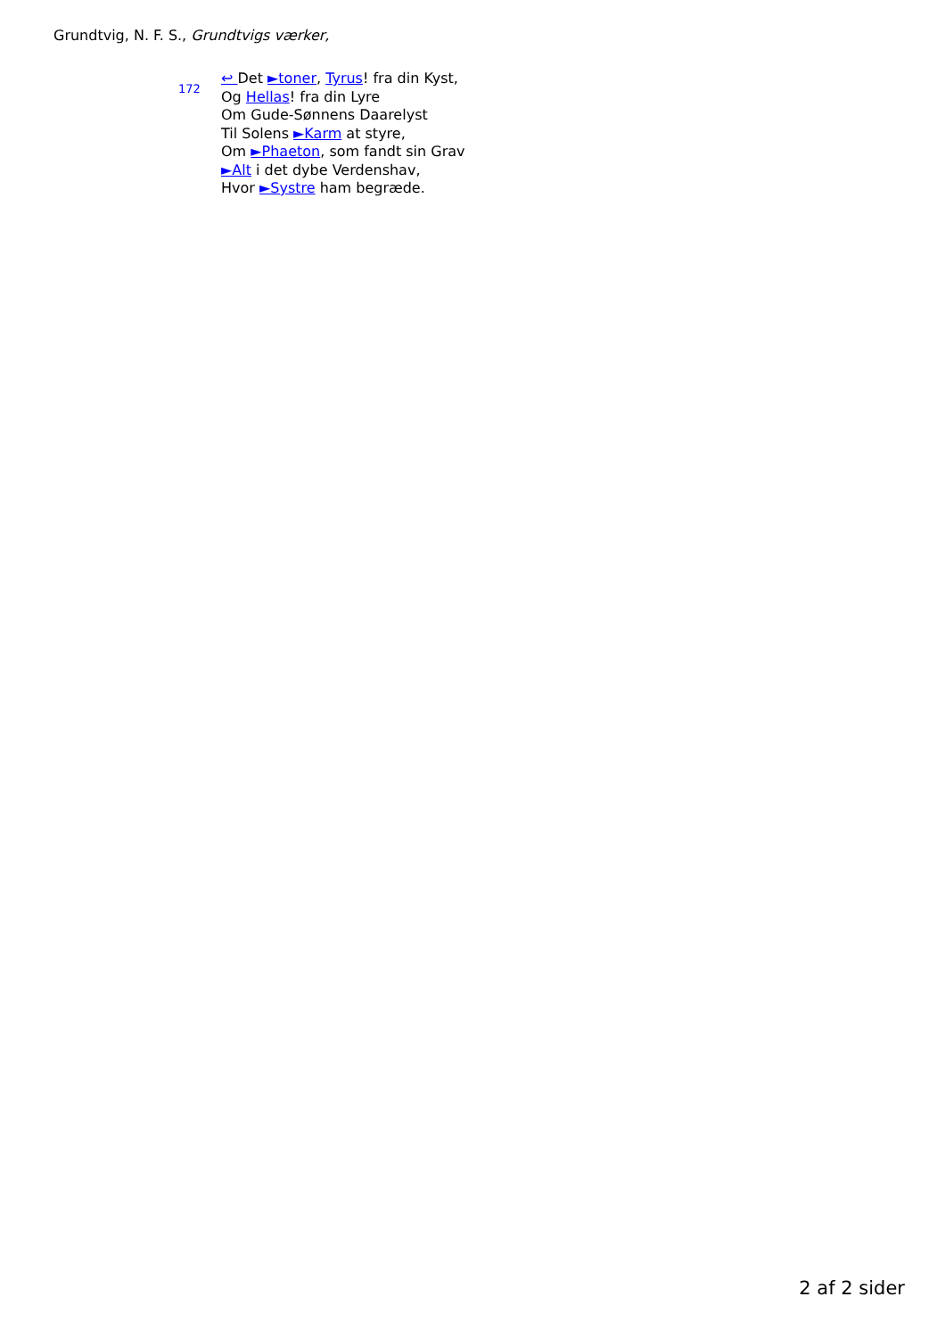Grundtvig, N. F. S., Grundtvigs værker,
172
↩ Det ►toner, Tyrus! fra din Kyst,
Og Hellas! fra din Lyre
Om Gude-Sønnens Daarelyst
Til Solens ►Karm at styre,
Om ►Phaeton, som fandt sin Grav
►Alt i det dybe Verdenshav,
Hvor ►Systre ham begræde.
2 af 2 sider